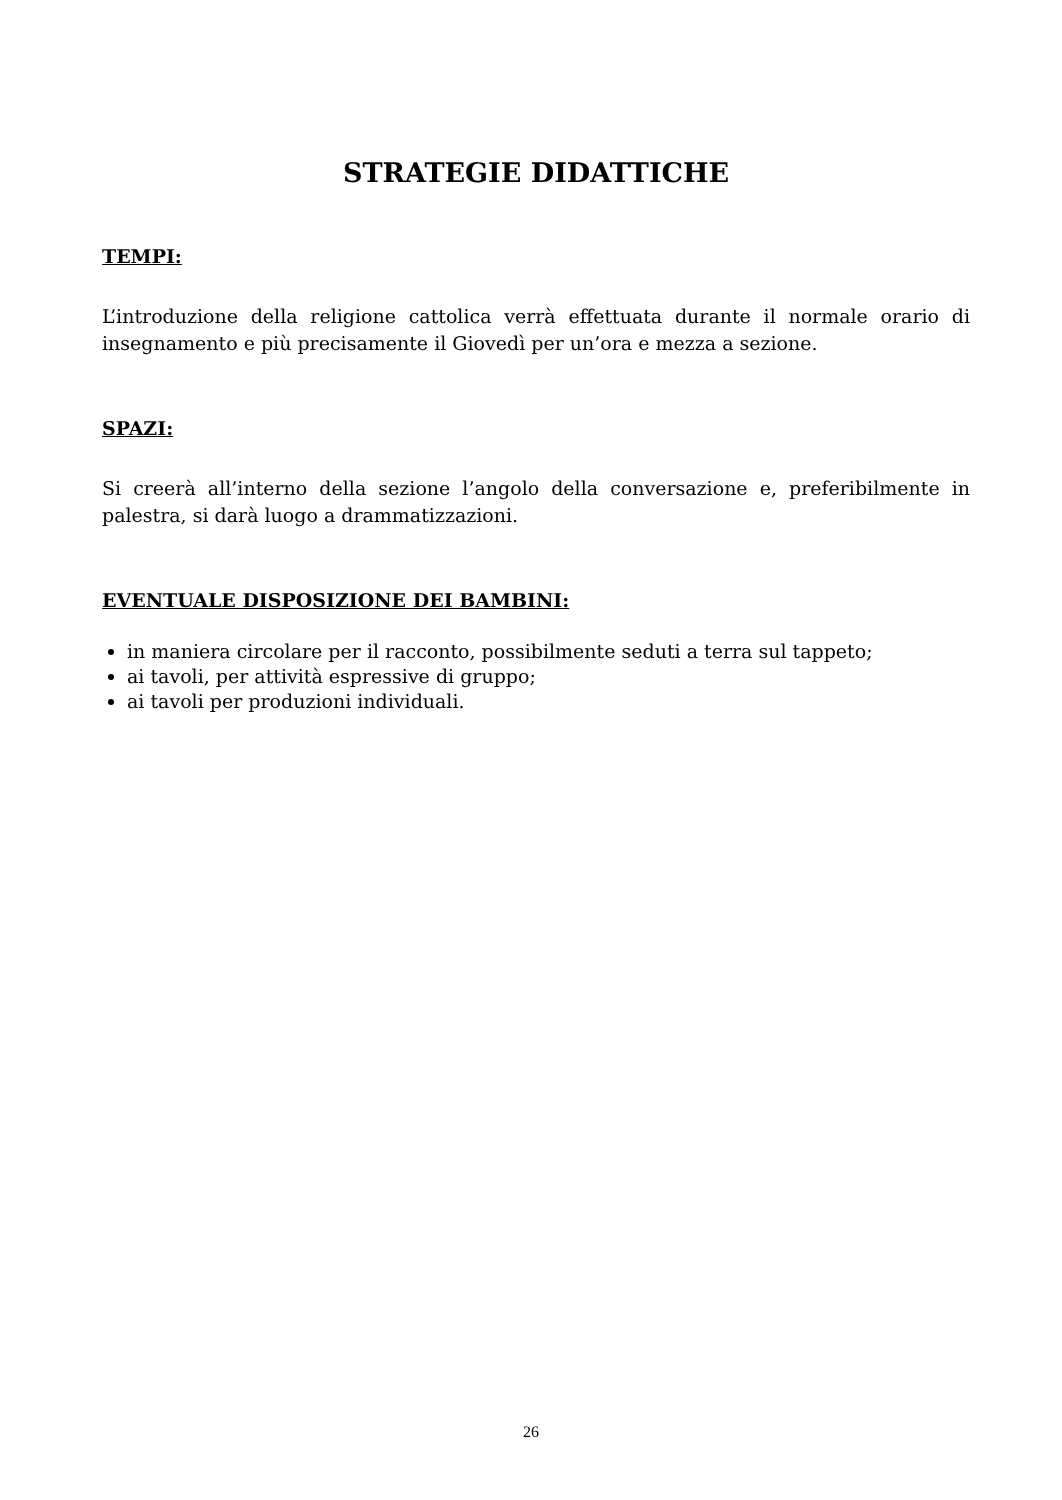STRATEGIE DIDATTICHE
TEMPI:
L’introduzione della religione cattolica verrà effettuata durante il normale orario di insegnamento e più precisamente il Giovedì per un’ora e mezza a sezione.
SPAZI:
Si creerà all’interno della sezione l’angolo della conversazione e, preferibilmente in palestra, si darà luogo a drammatizzazioni.
EVENTUALE DISPOSIZIONE DEI BAMBINI:
in maniera circolare per il racconto, possibilmente seduti a terra sul tappeto;
ai tavoli, per attività espressive di gruppo;
ai tavoli per produzioni individuali.
26